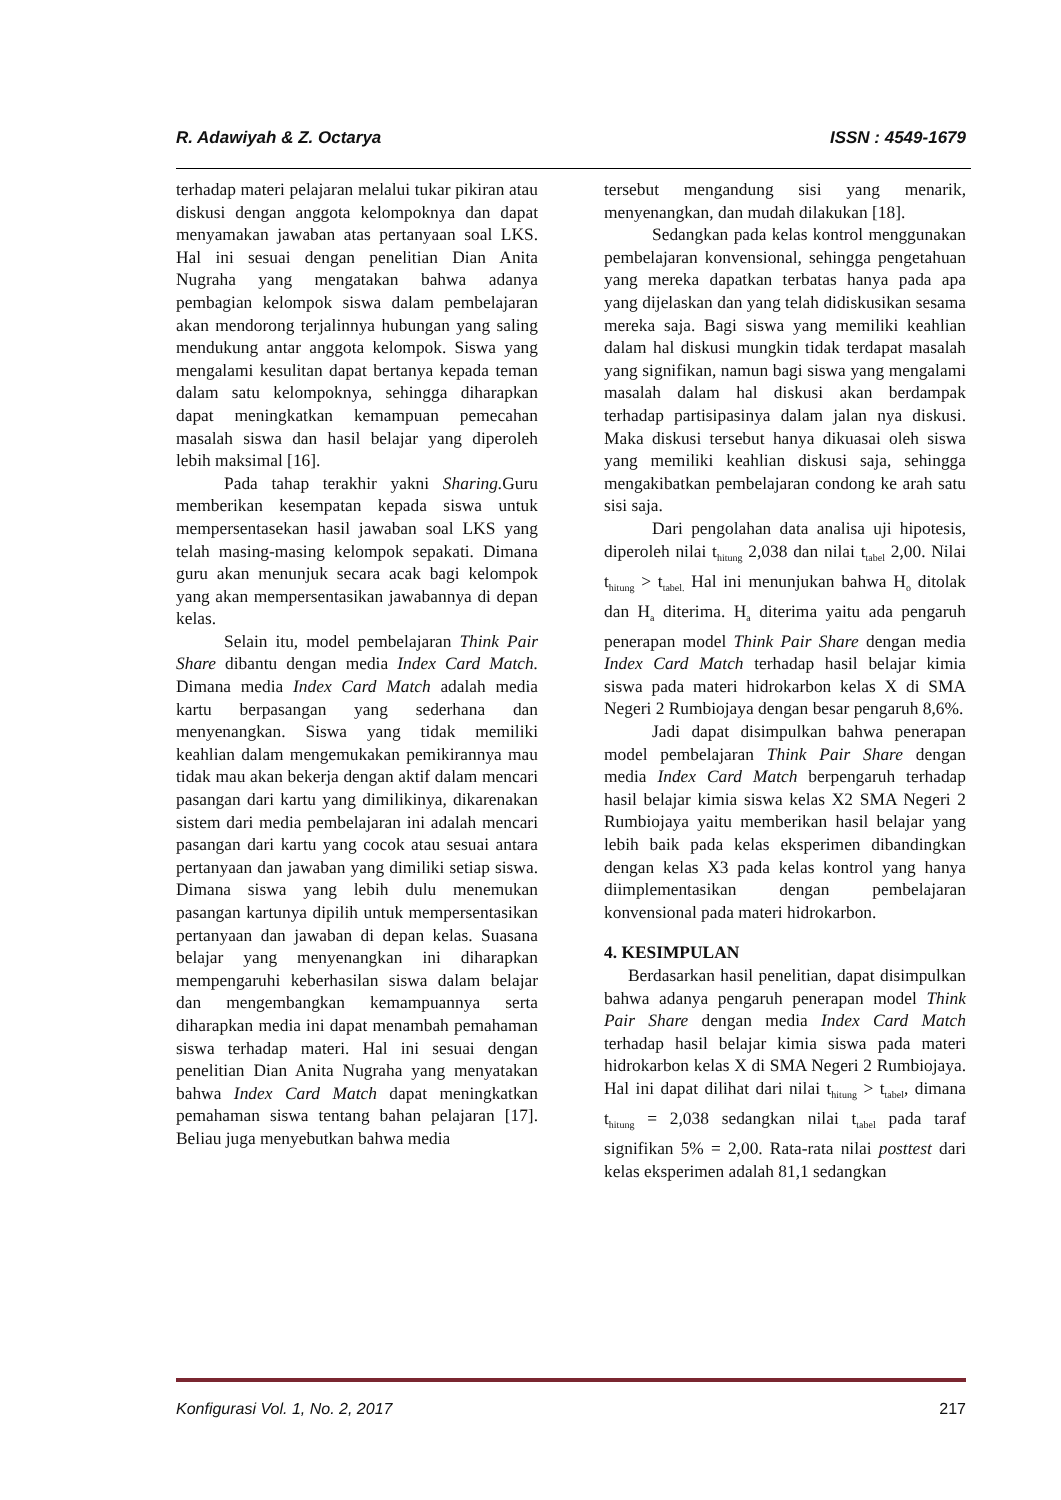R. Adawiyah & Z. Octarya ISSN : 4549-1679
terhadap materi pelajaran melalui tukar pikiran atau diskusi dengan anggota kelompoknya dan dapat menyamakan jawaban atas pertanyaan soal LKS. Hal ini sesuai dengan penelitian Dian Anita Nugraha yang mengatakan bahwa adanya pembagian kelompok siswa dalam pembelajaran akan mendorong terjalinnya hubungan yang saling mendukung antar anggota kelompok. Siswa yang mengalami kesulitan dapat bertanya kepada teman dalam satu kelompoknya, sehingga diharapkan dapat meningkatkan kemampuan pemecahan masalah siswa dan hasil belajar yang diperoleh lebih maksimal [16].
Pada tahap terakhir yakni Sharing. Guru memberikan kesempatan kepada siswa untuk mempersentasekan hasil jawaban soal LKS yang telah masing-masing kelompok sepakati. Dimana guru akan menunjuk secara acak bagi kelompok yang akan mempersentasikan jawabannya di depan kelas.
Selain itu, model pembelajaran Think Pair Share dibantu dengan media Index Card Match. Dimana media Index Card Match adalah media kartu berpasangan yang sederhana dan menyenangkan. Siswa yang tidak memiliki keahlian dalam mengemukakan pemikirannya mau tidak mau akan bekerja dengan aktif dalam mencari pasangan dari kartu yang dimilikinya, dikarenakan sistem dari media pembelajaran ini adalah mencari pasangan dari kartu yang cocok atau sesuai antara pertanyaan dan jawaban yang dimiliki setiap siswa. Dimana siswa yang lebih dulu menemukan pasangan kartunya dipilih untuk mempersentasikan pertanyaan dan jawaban di depan kelas. Suasana belajar yang menyenangkan ini diharapkan mempengaruhi keberhasilan siswa dalam belajar dan mengembangkan kemampuannya serta diharapkan media ini dapat menambah pemahaman siswa terhadap materi. Hal ini sesuai dengan penelitian Dian Anita Nugraha yang menyatakan bahwa Index Card Match dapat meningkatkan pemahaman siswa tentang bahan pelajaran [17]. Beliau juga menyebutkan bahwa media
tersebut mengandung sisi yang menarik, menyenangkan, dan mudah dilakukan [18].
Sedangkan pada kelas kontrol menggunakan pembelajaran konvensional, sehingga pengetahuan yang mereka dapatkan terbatas hanya pada apa yang dijelaskan dan yang telah didiskusikan sesama mereka saja. Bagi siswa yang memiliki keahlian dalam hal diskusi mungkin tidak terdapat masalah yang signifikan, namun bagi siswa yang mengalami masalah dalam hal diskusi akan berdampak terhadap partisipasinya dalam jalan nya diskusi. Maka diskusi tersebut hanya dikuasai oleh siswa yang memiliki keahlian diskusi saja, sehingga mengakibatkan pembelajaran condong ke arah satu sisi saja.
Dari pengolahan data analisa uji hipotesis, diperoleh nilai t<sub>hitung</sub> 2,038 dan nilai t<sub>tabel</sub> 2,00. Nilai t<sub>hitung</sub> > t<sub>tabel.</sub> Hal ini menunjukan bahwa H<sub>o</sub> ditolak dan H<sub>a</sub> diterima. H<sub>a</sub> diterima yaitu ada pengaruh penerapan model Think Pair Share dengan media Index Card Match terhadap hasil belajar kimia siswa pada materi hidrokarbon kelas X di SMA Negeri 2 Rumbiojaya dengan besar pengaruh 8,6%.
Jadi dapat disimpulkan bahwa penerapan model pembelajaran Think Pair Share dengan media Index Card Match berpengaruh terhadap hasil belajar kimia siswa kelas X2 SMA Negeri 2 Rumbiojaya yaitu memberikan hasil belajar yang lebih baik pada kelas eksperimen dibandingkan dengan kelas X3 pada kelas kontrol yang hanya diimplementasikan dengan pembelajaran konvensional pada materi hidrokarbon.
4. KESIMPULAN
Berdasarkan hasil penelitian, dapat disimpulkan bahwa adanya pengaruh penerapan model Think Pair Share dengan media Index Card Match terhadap hasil belajar kimia siswa pada materi hidrokarbon kelas X di SMA Negeri 2 Rumbiojaya. Hal ini dapat dilihat dari nilai t<sub>hitung</sub> > t<sub>tabel</sub>, dimana t<sub>hitung</sub> = 2,038 sedangkan nilai t<sub>tabel</sub> pada taraf signifikan 5% = 2,00. Rata-rata nilai posttest dari kelas eksperimen adalah 81,1 sedangkan
Konfigurasi Vol. 1, No. 2, 2017 217